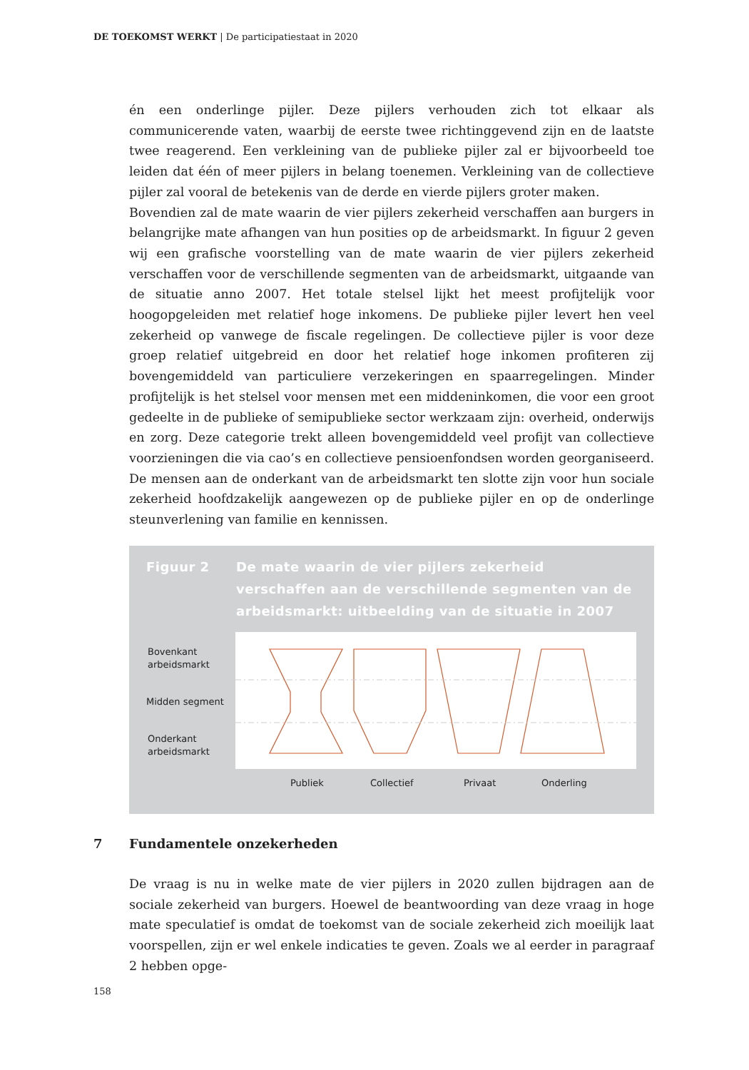DE TOEKOMST WERKT | De participatiestaat in 2020
én een onderlinge pijler. Deze pijlers verhouden zich tot elkaar als communicerende vaten, waarbij de eerste twee richtinggevend zijn en de laatste twee reagerend. Een verkleining van de publieke pijler zal er bijvoorbeeld toe leiden dat één of meer pijlers in belang toenemen. Verkleining van de collectieve pijler zal vooral de betekenis van de derde en vierde pijlers groter maken.
Bovendien zal de mate waarin de vier pijlers zekerheid verschaffen aan burgers in belangrijke mate afhangen van hun posities op de arbeidsmarkt. In figuur 2 geven wij een grafische voorstelling van de mate waarin de vier pijlers zekerheid verschaffen voor de verschillende segmenten van de arbeidsmarkt, uitgaande van de situatie anno 2007. Het totale stelsel lijkt het meest profijtelijk voor hoogopgeleiden met relatief hoge inkomens. De publieke pijler levert hen veel zekerheid op vanwege de fiscale regelingen. De collectieve pijler is voor deze groep relatief uitgebreid en door het relatief hoge inkomen profiteren zij bovengemiddeld van particuliere verzekeringen en spaarregelingen. Minder profijtelijk is het stelsel voor mensen met een middeninkomen, die voor een groot gedeelte in de publieke of semipublieke sector werkzaam zijn: overheid, onderwijs en zorg. Deze categorie trekt alleen bovengemiddeld veel profijt van collectieve voorzieningen die via cao’s en collectieve pensioenfondsen worden georganiseerd. De mensen aan de onderkant van de arbeidsmarkt ten slotte zijn voor hun sociale zekerheid hoofdzakelijk aangewezen op de publieke pijler en op de onderlinge steunverlening van familie en kennissen.
Figuur 2 De mate waarin de vier pijlers zekerheid verschaffen aan de verschillende segmenten van de arbeidsmarkt: uitbeelding van de situatie in 2007
Bovenkant
arbeidsmarkt
Midden segment
Onderkant
arbeidsmarkt
Publiek Collectief Privaat Onderling
7 Fundamentele onzekerheden
De vraag is nu in welke mate de vier pijlers in 2020 zullen bijdragen aan de sociale zekerheid van burgers. Hoewel de beantwoording van deze vraag in hoge mate speculatief is omdat de toekomst van de sociale zekerheid zich moeilijk laat voorspellen, zijn er wel enkele indicaties te geven. Zoals we al eerder in paragraaf 2 hebben opge-
158